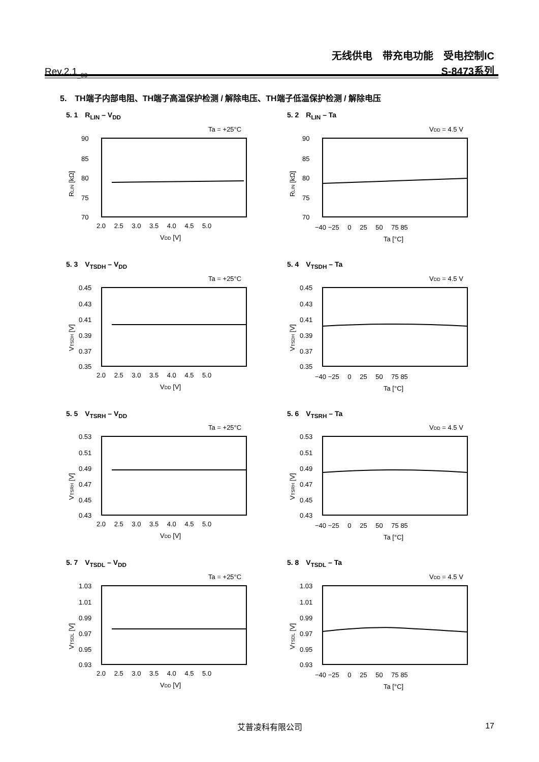Rev.2.1<sub>_00</sub>
无线供电　带充电功能　受电控制IC
S-8473系列
5.　TH端子内部电阻、TH端子高温保护检测 / 解除电压、TH端子低温保护检测 / 解除电压
5. 1　R<sub>LIN</sub> – V<sub>DD</sub>
Ta = +25°C
90
85
80
75
70
2.0 　2.5 　3.0 　3.5 　4.0 　4.5 　5.0
VDD [V]
RLIN [kΩ]
5. 2　R<sub>LIN</sub> – Ta
VDD = 4.5 V
90
85
80
75
70
−40 −25 　0 　25 　50 　75 85
Ta [°C]
RLIN [kΩ]
5. 3　V<sub>TSDH</sub> – V<sub>DD</sub>
Ta = +25°C
0.45
0.43
0.41
0.39
0.37
0.35
2.0 　2.5 　3.0 　3.5 　4.0 　4.5 　5.0
VDD [V]
VTSDH [V]
5. 4　V<sub>TSDH</sub> – Ta
VDD = 4.5 V
0.45
0.43
0.41
0.39
0.37
0.35
−40 −25 　0 　25 　50 　75 85
Ta [°C]
VTSDH [V]
5. 5　V<sub>TSRH</sub> – V<sub>DD</sub>
Ta = +25°C
0.53
0.51
0.49
0.47
0.45
0.43
2.0 　2.5 　3.0 　3.5 　4.0 　4.5 　5.0
VDD [V]
VTSRH [V]
5. 6　V<sub>TSRH</sub> – Ta
VDD = 4.5 V
0.53
0.51
0.49
0.47
0.45
0.43
−40 −25 　0 　25 　50 　75 85
Ta [°C]
VTSRH [V]
5. 7　V<sub>TSDL</sub> – V<sub>DD</sub>
Ta = +25°C
1.03
1.01
0.99
0.97
0.95
0.93
2.0 　2.5 　3.0 　3.5 　4.0 　4.5 　5.0
VDD [V]
VTSDL [V]
5. 8　V<sub>TSDL</sub> – Ta
VDD = 4.5 V
1.03
1.01
0.99
0.97
0.95
0.93
−40 −25 　0 　25 　50 　75 85
Ta [°C]
VTSDL [V]
艾普凌科有限公司 17